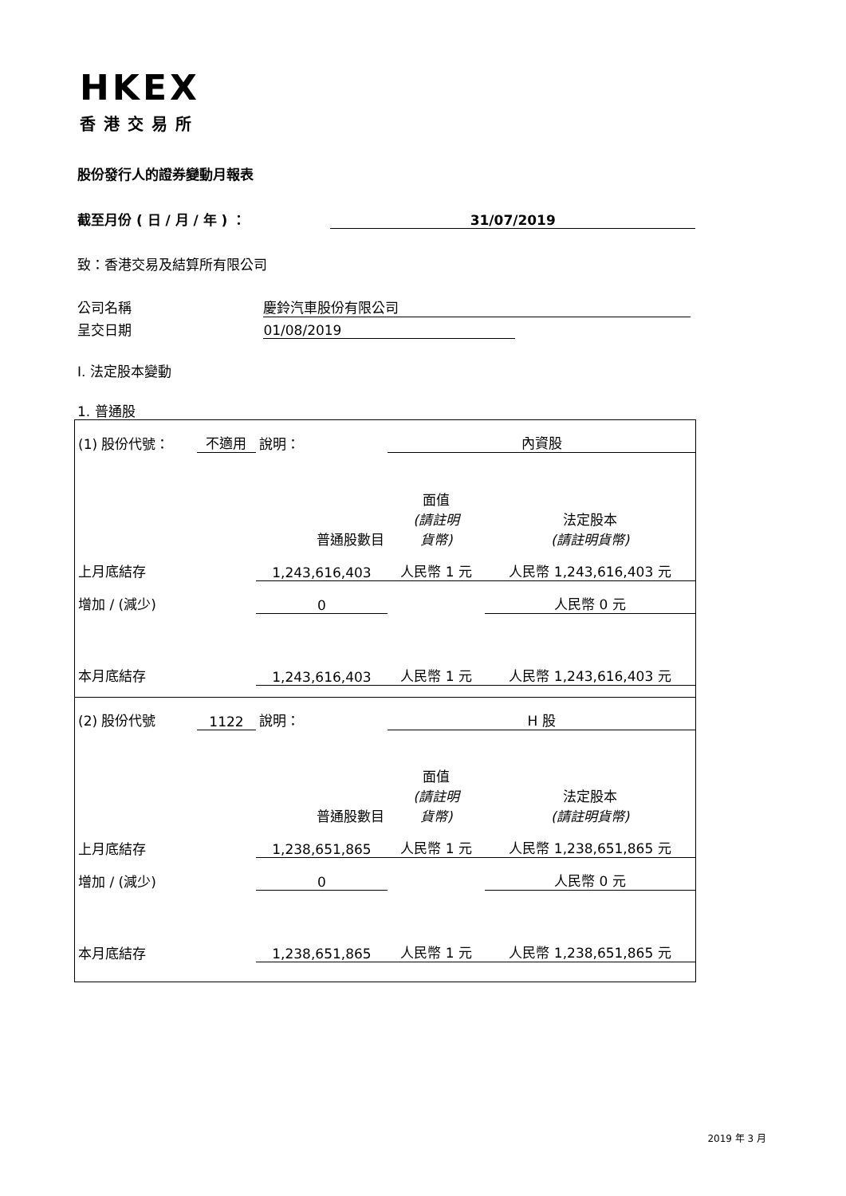HKEX
香港交易所
股份發行人的證券變動月報表
截至月份 ( 日 / 月 / 年 ) ： 31/07/2019
致：香港交易及結算所有限公司
公司名稱 慶鈴汽車股份有限公司
呈交日期 01/08/2019
I. 法定股本變動
1. 普通股
| (1) 股份代號： | 不適用 | 說明： | 內資股 | |
| 普通股數目 | | | 面值 (請註明 貨幣) | 法定股本 (請註明貨幣) |
| 上月底結存 | | 1,243,616,403 | 人民幣 1 元 | 人民幣 1,243,616,403 元 |
| 增加 / (減少) | | 0 | | 人民幣 0 元 |
| 本月底結存 | | 1,243,616,403 | 人民幣 1 元 | 人民幣 1,243,616,403 元 |
| (2) 股份代號 | 1122 | 說明： | H 股 | |
| 普通股數目 | | | 面值 (請註明 貨幣) | 法定股本 (請註明貨幣) |
| 上月底結存 | | 1,238,651,865 | 人民幣 1 元 | 人民幣 1,238,651,865 元 |
| 增加 / (減少) | | 0 | | 人民幣 0 元 |
| 本月底結存 | | 1,238,651,865 | 人民幣 1 元 | 人民幣 1,238,651,865 元 |
2019 年 3 月